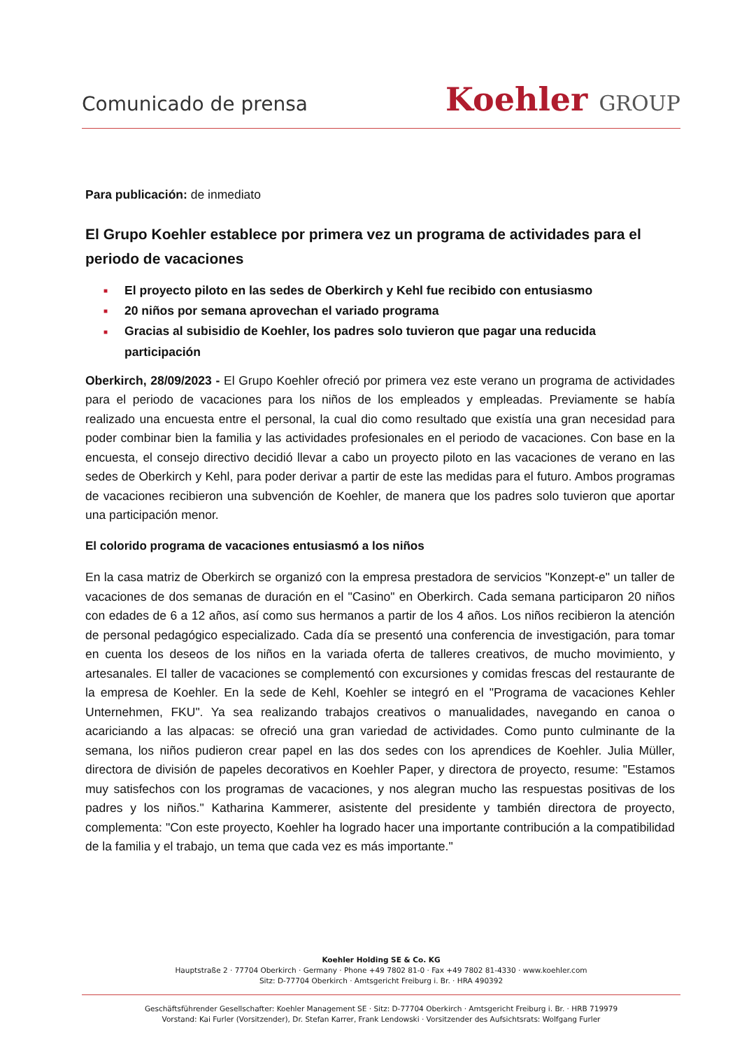Comunicado de prensa
Koehler GROUP
Para publicación: de inmediato
El Grupo Koehler establece por primera vez un programa de actividades para el periodo de vacaciones
■ El proyecto piloto en las sedes de Oberkirch y Kehl fue recibido con entusiasmo
■ 20 niños por semana aprovechan el variado programa
■ Gracias al subisidio de Koehler, los padres solo tuvieron que pagar una reducida participación
Oberkirch, 28/09/2023 - El Grupo Koehler ofreció por primera vez este verano un programa de actividades para el periodo de vacaciones para los niños de los empleados y empleadas. Previamente se había realizado una encuesta entre el personal, la cual dio como resultado que existía una gran necesidad para poder combinar bien la familia y las actividades profesionales en el periodo de vacaciones. Con base en la encuesta, el consejo directivo decidió llevar a cabo un proyecto piloto en las vacaciones de verano en las sedes de Oberkirch y Kehl, para poder derivar a partir de este las medidas para el futuro. Ambos programas de vacaciones recibieron una subvención de Koehler, de manera que los padres solo tuvieron que aportar una participación menor.
El colorido programa de vacaciones entusiasmó a los niños
En la casa matriz de Oberkirch se organizó con la empresa prestadora de servicios "Konzept-e" un taller de vacaciones de dos semanas de duración en el "Casino" en Oberkirch. Cada semana participaron 20 niños con edades de 6 a 12 años, así como sus hermanos a partir de los 4 años. Los niños recibieron la atención de personal pedagógico especializado. Cada día se presentó una conferencia de investigación, para tomar en cuenta los deseos de los niños en la variada oferta de talleres creativos, de mucho movimiento, y artesanales. El taller de vacaciones se complementó con excursiones y comidas frescas del restaurante de la empresa de Koehler. En la sede de Kehl, Koehler se integró en el "Programa de vacaciones Kehler Unternehmen, FKU". Ya sea realizando trabajos creativos o manualidades, navegando en canoa o acariciando a las alpacas: se ofreció una gran variedad de actividades. Como punto culminante de la semana, los niños pudieron crear papel en las dos sedes con los aprendices de Koehler. Julia Müller, directora de división de papeles decorativos en Koehler Paper, y directora de proyecto, resume: "Estamos muy satisfechos con los programas de vacaciones, y nos alegran mucho las respuestas positivas de los padres y los niños." Katharina Kammerer, asistente del presidente y también directora de proyecto, complementa: "Con este proyecto, Koehler ha logrado hacer una importante contribución a la compatibilidad de la familia y el trabajo, un tema que cada vez es más importante."
Koehler Holding SE & Co. KG
Hauptstraße 2 · 77704 Oberkirch · Germany · Phone +49 7802 81-0 · Fax +49 7802 81-4330 · www.koehler.com
Sitz: D-77704 Oberkirch · Amtsgericht Freiburg i. Br. · HRA 490392
Geschäftsführender Gesellschafter: Koehler Management SE · Sitz: D-77704 Oberkirch · Amtsgericht Freiburg i. Br. · HRB 719979
Vorstand: Kai Furler (Vorsitzender), Dr. Stefan Karrer, Frank Lendowski · Vorsitzender des Aufsichtsrats: Wolfgang Furler